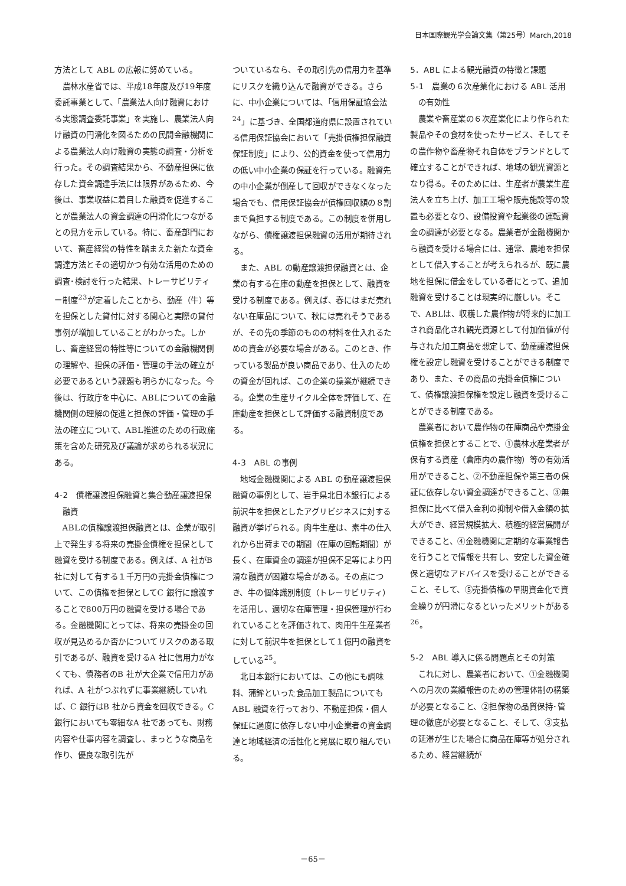日本国際観光学会論文集（第25号）March,2018
方法として ABL の広報に努めている。
農林水産省では、平成18年度及び19年度委託事業として、「農業法人向け融資における実態調査委託事業」を実施し、農業法人向け融資の円滑化を図るための民間金融機関による農業法人向け融資の実態の調査・分析を行った。その調査結果から、不動産担保に依存した資金調達手法には限界があるため、今後は、事業収益に着目した融資を促進することが農業法人の資金調達の円滑化につながるとの見方を示している。特に、畜産部門において、畜産経営の特性を踏まえた新たな資金調達方法とその適切かつ有効な活用のための調査･検討を行った結果、トレーサビリティー制度<sup>23</sup>が定着したことから、動産（牛）等を担保とした貸付に対する関心と実際の貸付事例が増加していることがわかった。しかし、畜産経営の特性等についての金融機関側の理解や、担保の評価・管理の手法の確立が必要であるという課題も明らかになった。今後は、行政庁を中心に、ABLについての金融機関側の理解の促進と担保の評価・管理の手法の確立について、ABL推進のための行政施策を含めた研究及び議論が求められる状況にある。
4-2　債権譲渡担保融資と集合動産譲渡担保融資
ABLの債権譲渡担保融資とは、企業が取引上で発生する将来の売掛金債権を担保として融資を受ける制度である。例えば、A 社がB 社に対して有する１千万円の売掛金債権について、この債権を担保としてC 銀行に譲渡することで800万円の融資を受ける場合である。金融機関にとっては、将来の売掛金の回収が見込めるか否かについてリスクのある取引であるが、融資を受けるA 社に信用力がなくても、債務者のB 社が大企業で信用力があれば、A 社がつぶれずに事業継続していれば、C 銀行はB 社から資金を回収できる。C 銀行においても零細なA 社であっても、財務内容や仕事内容を調査し、まっとうな商品を作り、優良な取引先が
ついているなら、その取引先の信用力を基準にリスクを織り込んで融資ができる。さらに、中小企業については、「信用保証協会法<sup>24</sup>」に基づき、全国都道府県に設置されている信用保証協会において「売掛債権担保融資保証制度」により、公的資金を使って信用力の低い中小企業の保証を行っている。融資先の中小企業が倒産して回収ができなくなった場合でも、信用保証協会が債権回収額の８割まで負担する制度である。この制度を併用しながら、債権譲渡担保融資の活用が期待される。
また、ABL の動産譲渡担保融資とは、企業の有する在庫の動産を担保として、融資を受ける制度である。例えば、春にはまだ売れない在庫品について、秋には売れそうであるが、その先の季節のものの材料を仕入れるための資金が必要な場合がある。このとき、作っている製品が良い商品であり、仕入のための資金が回れば、この企業の操業が継続できる。企業の生産サイクル全体を評価して、在庫動産を担保として評価する融資制度である。
4-3　ABL の事例
地域金融機関による ABL の動産譲渡担保融資の事例として、岩手県北日本銀行による前沢牛を担保としたアグリビジネスに対する融資が挙げられる。肉牛生産は、素牛の仕入れから出荷までの期間（在庫の回転期間）が長く、在庫資金の調達が担保不足等により円滑な融資が困難な場合がある。その点につき、牛の個体識別制度（トレーサビリティ）を活用し、適切な在庫管理・担保管理が行われていることを評価されて、肉用牛生産業者に対して前沢牛を担保として１億円の融資をしている<sup>25</sup>。
北日本銀行においては、この他にも調味料、蒲鉾といった食品加工製品についても ABL 融資を行っており、不動産担保・個人保証に過度に依存しない中小企業者の資金調達と地域経済の活性化と発展に取り組んでいる。
5．ABL による観光融資の特徴と課題
5-1　農業の６次産業化における ABL 活用の有効性
農業や畜産業の６次産業化により作られた製品やその食材を使ったサービス、そしてその農作物や畜産物それ自体をブランドとして確立することができれば、地域の観光資源となり得る。そのためには、生産者が農業生産法人を立ち上げ、加工工場や販売施設等の設置も必要となり、設備投資や起業後の運転資金の調達が必要となる。農業者が金融機関から融資を受ける場合には、通常、農地を担保として借入することが考えられるが、既に農地を担保に借金をしている者にとって、追加融資を受けることは現実的に厳しい。そこで、ABLは、収穫した農作物が将来的に加工され商品化され観光資源として付加価値が付与された加工商品を想定して、動産譲渡担保権を設定し融資を受けることができる制度であり、また、その商品の売掛金債権について、債権譲渡担保権を設定し融資を受けることができる制度である。
農業者において農作物の在庫商品や売掛金債権を担保とすることで、①農林水産業者が保有する資産（倉庫内の農作物）等の有効活用ができること、②不動産担保や第三者の保証に依存しない資金調達ができること、③無担保に比べて借入金利の抑制や借入金額の拡大ができ、経営規模拡大、積極的経営展開ができること、④金融機関に定期的な事業報告を行うことで情報を共有し、安定した資金確保と適切なアドバイスを受けることができること、そして、⑤売掛債権の早期資金化で資金繰りが円滑になるといったメリットがある<sup>26</sup>。
5-2　ABL 導入に係る問題点とその対策
これに対し、農業者において、①金融機関への月次の業績報告のための管理体制の構築が必要となること、②担保物の品質保持･管理の徹底が必要となること、そして、③支払の延滞が生じた場合に商品在庫等が処分されるため、経営継続が
－65－